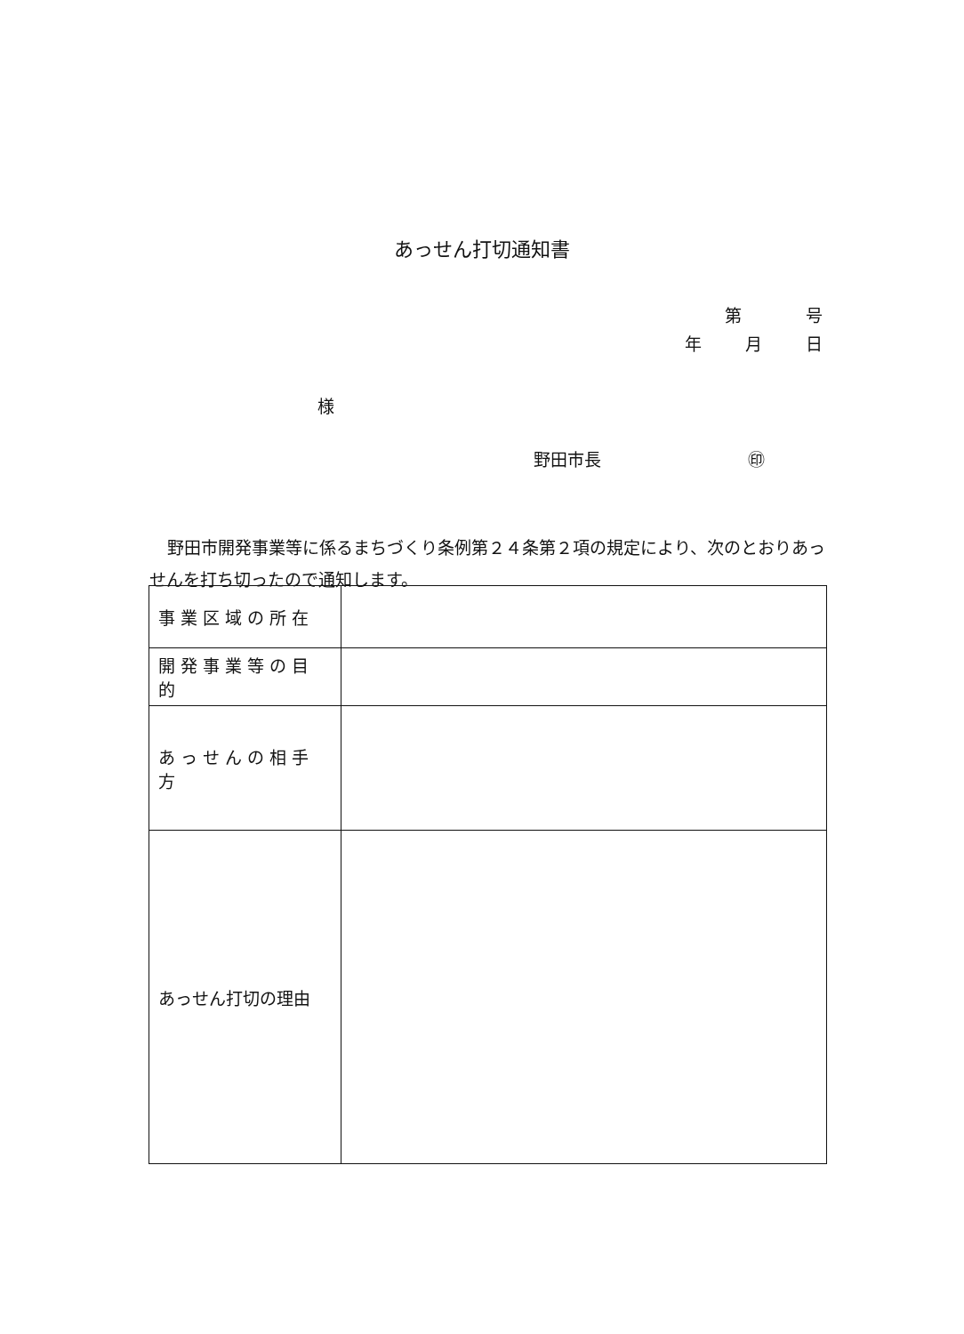あっせん打切通知書
第 号
年 月 日
様
野田市長 ㊞
野田市開発事業等に係るまちづくり条例第２４条第２項の規定により、次のとおりあっせんを打ち切ったので通知します。
| 事業区域の所在 | |
| 開発事業等の目的 | |
| あっせんの相手方 | |
| あっせん打切の理由 | |